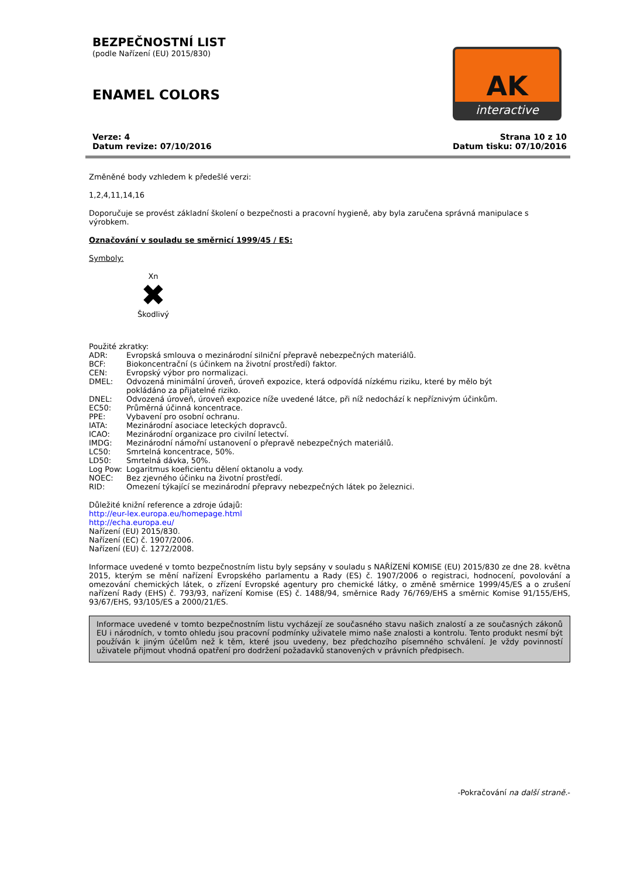BEZPEČNOSTNÍ LIST
(podle Nařízení (EU) 2015/830)
ENAMEL COLORS
AK
interactive
Verze: 4
Datum revize: 07/10/2016
Strana 10 z 10
Datum tisku: 07/10/2016
Změněné body vzhledem k předešlé verzi:
1,2,4,11,14,16
Doporučuje se provést základní školení o bezpečnosti a pracovní hygieně, aby byla zaručena správná manipulace s výrobkem.
Označování v souladu se směrnicí 1999/45 / ES:
Symboly:
Xn
✖
Škodlivý
Použité zkratky:
| ADR: | Evropská smlouva o mezinárodní silniční přepravě nebezpečných materiálů. |
| BCF: | Biokoncentrační (s účinkem na životní prostředí) faktor. |
| CEN: | Evropský výbor pro normalizaci. |
| DMEL: | Odvozená minimální úroveň, úroveň expozice, která odpovídá nízkému riziku, které by mělo být pokládáno za přijatelné riziko. |
| DNEL: | Odvozená úroveň, úroveň expozice níže uvedené látce, při níž nedochází k nepříznivým účinkům. |
| EC50: | Průměrná účinná koncentrace. |
| PPE: | Vybavení pro osobní ochranu. |
| IATA: | Mezinárodní asociace leteckých dopravců. |
| ICAO: | Mezinárodní organizace pro civilní letectví. |
| IMDG: | Mezinárodní námořní ustanovení o přepravě nebezpečných materiálů. |
| LC50: | Smrtelná koncentrace, 50%. |
| LD50: | Smrtelná dávka, 50%. |
| Log Pow: | Logaritmus koeficientu dělení oktanolu a vody. |
| NOEC: | Bez zjevného účinku na životní prostředí. |
| RID: | Omezení týkající se mezinárodní přepravy nebezpečných látek po železnici. |
Důležité knižní reference a zdroje údajů:
http://eur-lex.europa.eu/homepage.html
http://echa.europa.eu/
Nařízení (EU) 2015/830.
Nařízení (EC) č. 1907/2006.
Nařízení (EU) č. 1272/2008.
Informace uvedené v tomto bezpečnostním listu byly sepsány v souladu s NAŘÍZENÍ KOMISE (EU) 2015/830 ze dne 28. května 2015, kterým se mění nařízení Evropského parlamentu a Rady (ES) č. 1907/2006 o registraci, hodnocení, povolování a omezování chemických látek, o zřízení Evropské agentury pro chemické látky, o změně směrnice 1999/45/ES a o zrušení nařízení Rady (EHS) č. 793/93, nařízení Komise (ES) č. 1488/94, směrnice Rady 76/769/EHS a směrnic Komise 91/155/EHS, 93/67/EHS, 93/105/ES a 2000/21/ES.
Informace uvedené v tomto bezpečnostním listu vycházejí ze současného stavu našich znalostí a ze současných zákonů EU i národních, v tomto ohledu jsou pracovní podmínky uživatele mimo naše znalosti a kontrolu. Tento produkt nesmí být používán k jiným účelům než k těm, které jsou uvedeny, bez předchozího písemného schválení. Je vždy povinností uživatele přijmout vhodná opatření pro dodržení požadavků stanovených v právních předpisech.
-Pokračování na další straně.-